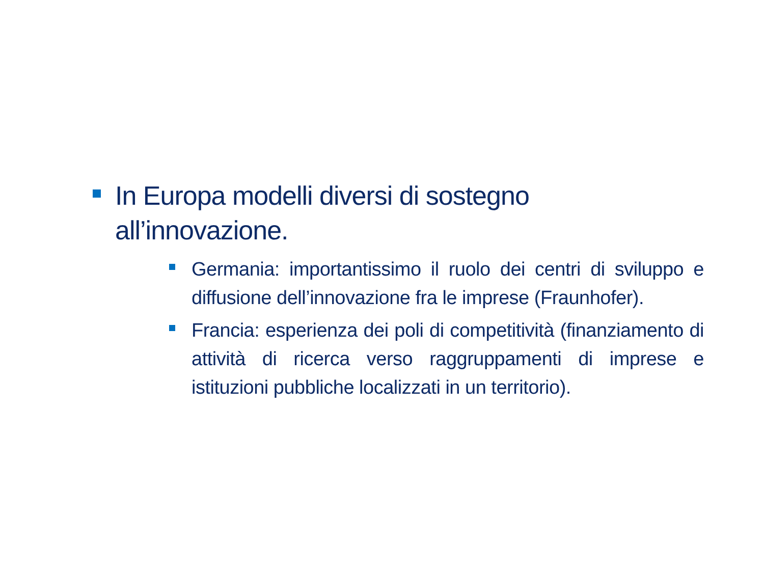In Europa modelli diversi di sostegno all’innovazione.
Germania: importantissimo il ruolo dei centri di sviluppo e diffusione dell’innovazione fra le imprese (Fraunhofer).
Francia: esperienza dei poli di competitività (finanziamento di attività di ricerca verso raggruppamenti di imprese e istituzioni pubbliche localizzati in un territorio).